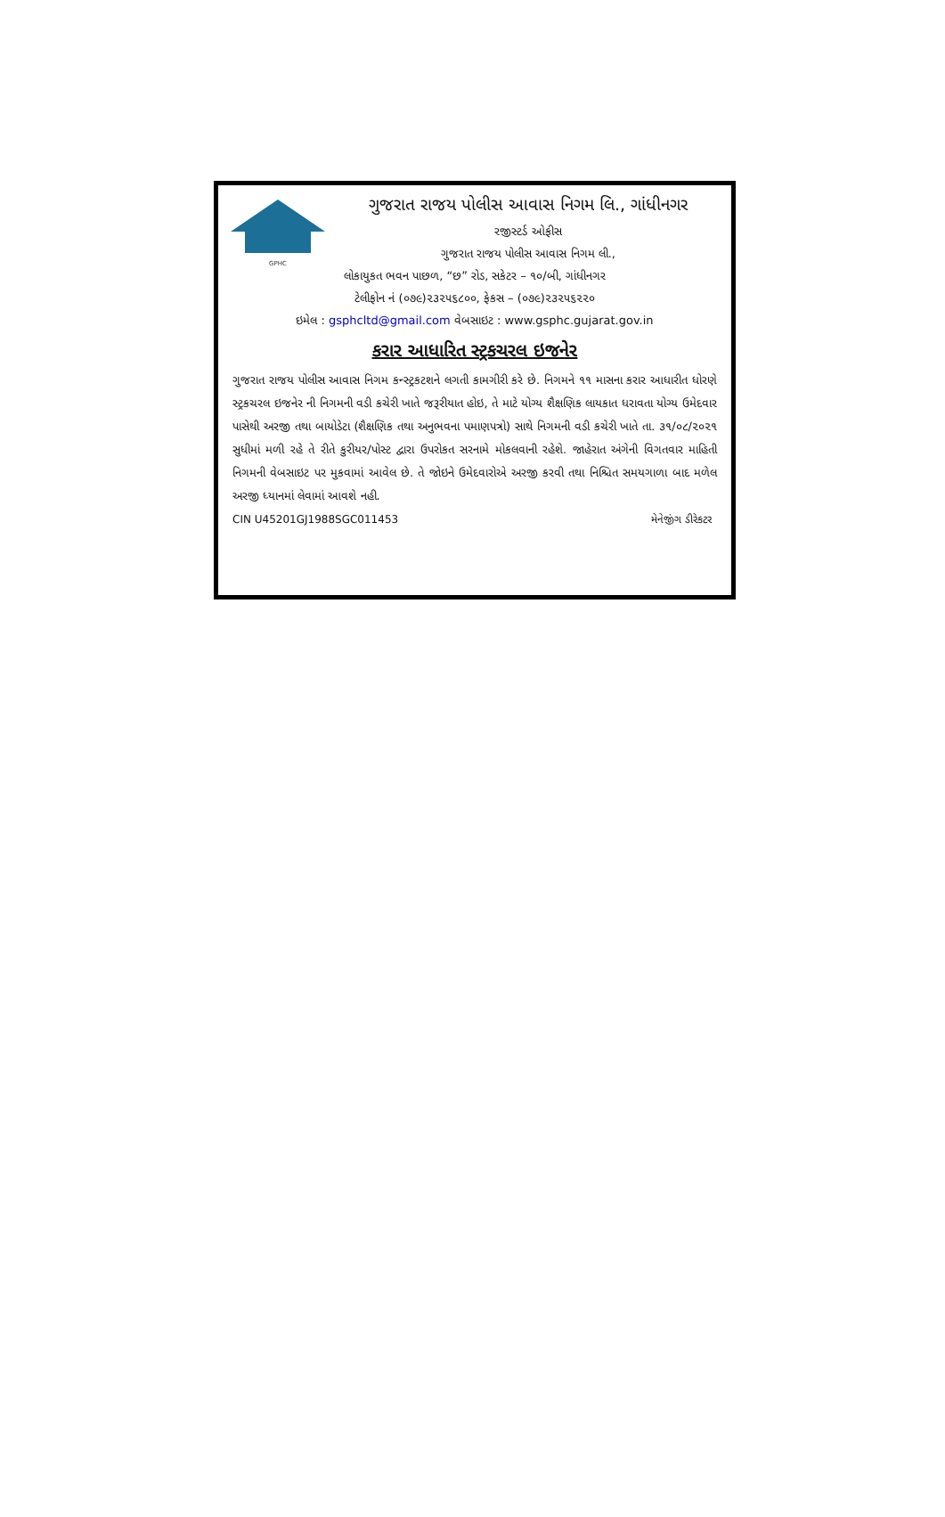GPHC
ગુજરાત રાજય પોલીસ આવાસ નિગમ લિ., ગાંધીનગર
રજીસ્ટર્ડ ઓફીસ
ગુજરાત રાજય પોલીસ આવાસ નિગમ લી.,
લોકાયુકત ભવન પાછળ, “છ” રોડ, સકેટર – ૧૦/બી, ગાંધીનગર
ટેલીફોન નં (૦૭૯)૨૩૨૫૬૮૦૦, ફેકસ – (૦૭૯)૨૩૨૫૬૨૨૦
ઇમેલ : gsphcltd@gmail.com વેબસાઇટ : www.gsphc.gujarat.gov.in
કરાર આધારિત સ્ટ્રકચરલ ઇજનેર
ગુજરાત રાજય પોલીસ આવાસ નિગમ કન્સ્ટ્રકટશને લગતી કામગીરી કરે છે. નિગમને ૧૧ માસના કરાર આધારીત ધોરણે સ્ટ્રકચરલ ઇજનેર ની નિગમની વડી કચેરી ખાતે જરૂરીયાત હોઇ, તે માટે યોગ્ય શૈક્ષણિક લાયકાત ધરાવતા યોગ્ય ઉમેદવાર પાસેથી અરજી તથા બાયોડેટા (શૈક્ષણિક તથા અનુભવના પમાણપત્રો) સાથે નિગમની વડી કચેરી ખાતે તા. ૩૧/૦૮/૨૦૨૧ સુધીમાં મળી રહે તે રીતે કુરીયર/પોસ્ટ દ્વારા ઉપરોકત સરનામે મોકલવાની રહેશે. જાહેરાત અંગેની વિગતવાર માહિતી નિગમની વેબસાઇટ પર મુકવામાં આવેલ છે. તે જોઇને ઉમેદવારોએ અરજી કરવી તથા નિશ્ચિત સમયગાળા બાદ મળેલ અરજી ધ્યાનમાં લેવામાં આવશે નહી.
CIN U45201GJ1988SGC011453 મેનેજીંગ ડીરેકટર